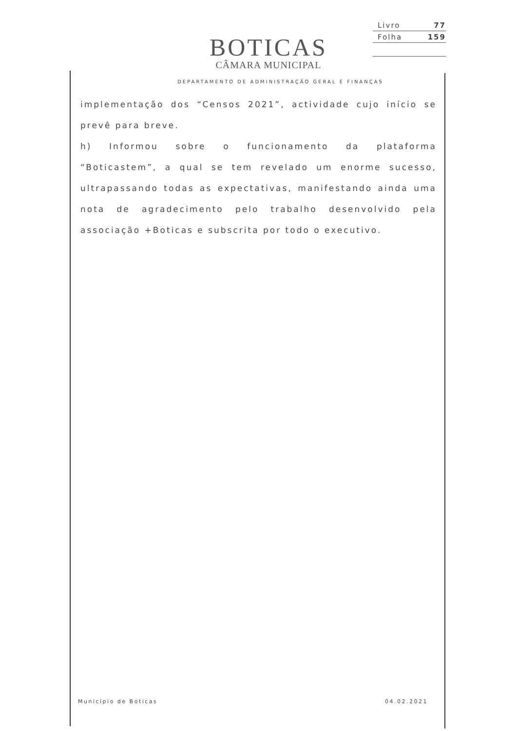BOTICAS
CÂMARA MUNICIPAL
Livro 77
Folha 159
DEPARTAMENTO DE ADMINISTRAÇÃO GERAL E FINANÇAS
implementação dos “Censos 2021”, actividade cujo início se prevê para breve.
h) Informou sobre o funcionamento da plataforma “Boticastem”, a qual se tem revelado um enorme sucesso, ultrapassando todas as expectativas, manifestando ainda uma nota de agradecimento pelo trabalho desenvolvido pela associação +Boticas e subscrita por todo o executivo.
Município de Boticas 04.02.2021